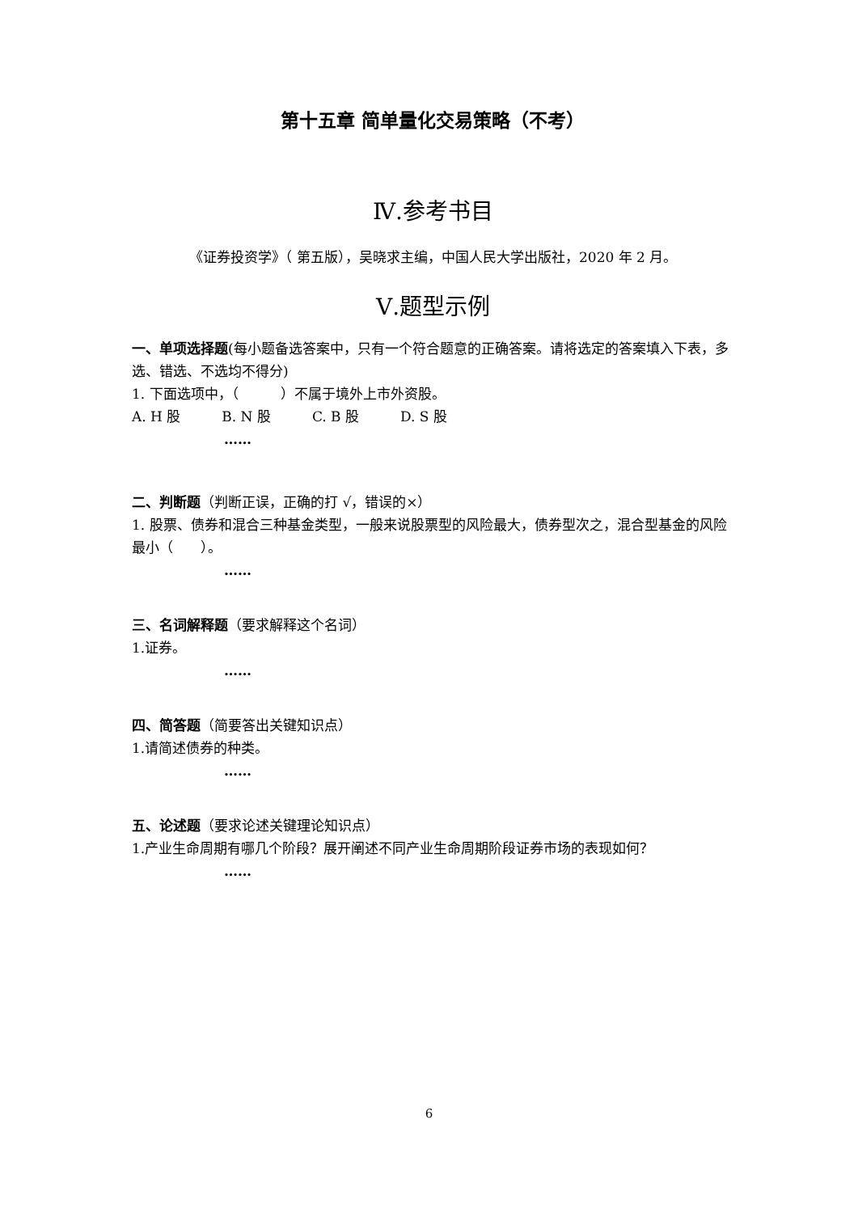第十五章 简单量化交易策略（不考）
Ⅳ.参考书目
《证券投资学》（ 第五版），吴晓求主编，中国人民大学出版社，2020 年 2 月。
Ⅴ.题型示例
一、单项选择题(每小题备选答案中，只有一个符合题意的正确答案。请将选定的答案填入下表，多选、错选、不选均不得分)
1. 下面选项中，（　　　）不属于境外上市外资股。
A. H 股　　　B. N 股　　　C. B 股　　　D. S 股
……
二、判断题（判断正误，正确的打 √，错误的×）
1. 股票、债券和混合三种基金类型，一般来说股票型的风险最大，债券型次之，混合型基金的风险最小（　　）。
……
三、名词解释题（要求解释这个名词）
1.证券。
……
四、简答题（简要答出关键知识点）
1.请简述债券的种类。
……
五、论述题（要求论述关键理论知识点）
1.产业生命周期有哪几个阶段？展开阐述不同产业生命周期阶段证券市场的表现如何？
……
6